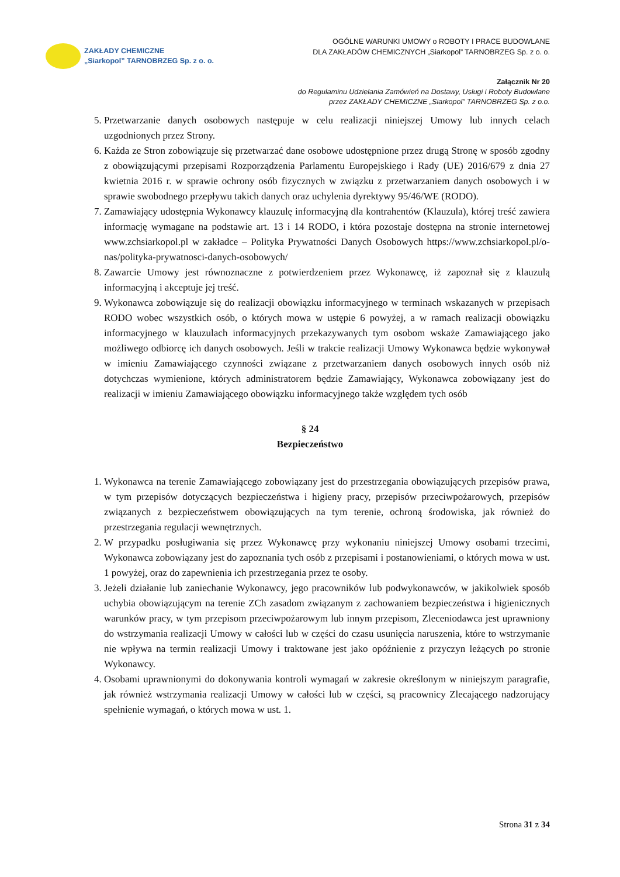ZAKŁADY CHEMICZNE
„Siarkopol” TARNOBRZEG Sp. z o. o.
OGÓLNE WARUNKI UMOWY o ROBOTY I PRACE BUDOWLANE
DLA ZAKŁADÓW CHEMICZNYCH „Siarkopol” TARNOBRZEG Sp. z o. o.
Załącznik Nr 20
do Regulaminu Udzielania Zamówień na Dostawy, Usługi i Roboty Budowlane
przez ZAKŁADY CHEMICZNE „Siarkopol” TARNOBRZEG Sp. z o.o.
5. Przetwarzanie danych osobowych następuje w celu realizacji niniejszej Umowy lub innych celach uzgodnionych przez Strony.
6. Każda ze Stron zobowiązuje się przetwarzać dane osobowe udostępnione przez drugą Stronę w sposób zgodny z obowiązującymi przepisami Rozporządzenia Parlamentu Europejskiego i Rady (UE) 2016/679 z dnia 27 kwietnia 2016 r. w sprawie ochrony osób fizycznych w związku z przetwarzaniem danych osobowych i w sprawie swobodnego przepływu takich danych oraz uchylenia dyrektywy 95/46/WE (RODO).
7. Zamawiający udostępnia Wykonawcy klauzulę informacyjną dla kontrahentów (Klauzula), której treść zawiera informację wymagane na podstawie art. 13 i 14 RODO, i która pozostaje dostępna na stronie internetowej www.zchsiarkopol.pl w zakładce – Polityka Prywatności Danych Osobowych https://www.zchsiarkopol.pl/o-nas/polityka-prywatnosci-danych-osobowych/
8. Zawarcie Umowy jest równoznaczne z potwierdzeniem przez Wykonawcę, iż zapoznał się z klauzulą informacyjną i akceptuje jej treść.
9. Wykonawca zobowiązuje się do realizacji obowiązku informacyjnego w terminach wskazanych w przepisach RODO wobec wszystkich osób, o których mowa w ustępie 6 powyżej, a w ramach realizacji obowiązku informacyjnego w klauzulach informacyjnych przekazywanych tym osobom wskaże Zamawiającego jako możliwego odbiorcę ich danych osobowych. Jeśli w trakcie realizacji Umowy Wykonawca będzie wykonywał w imieniu Zamawiającego czynności związane z przetwarzaniem danych osobowych innych osób niż dotychczas wymienione, których administratorem będzie Zamawiający, Wykonawca zobowiązany jest do realizacji w imieniu Zamawiającego obowiązku informacyjnego także względem tych osób
§ 24
Bezpieczeństwo
1. Wykonawca na terenie Zamawiającego zobowiązany jest do przestrzegania obowiązujących przepisów prawa, w tym przepisów dotyczących bezpieczeństwa i higieny pracy, przepisów przeciwpożarowych, przepisów związanych z bezpieczeństwem obowiązujących na tym terenie, ochroną środowiska, jak również do przestrzegania regulacji wewnętrznych.
2. W przypadku posługiwania się przez Wykonawcę przy wykonaniu niniejszej Umowy osobami trzecimi, Wykonawca zobowiązany jest do zapoznania tych osób z przepisami i postanowieniami, o których mowa w ust. 1 powyżej, oraz do zapewnienia ich przestrzegania przez te osoby.
3. Jeżeli działanie lub zaniechanie Wykonawcy, jego pracowników lub podwykonawców, w jakikolwiek sposób uchybia obowiązującym na terenie ZCh zasadom związanym z zachowaniem bezpieczeństwa i higienicznych warunków pracy, w tym przepisom przeciwpożarowym lub innym przepisom, Zleceniodawca jest uprawniony do wstrzymania realizacji Umowy w całości lub w części do czasu usunięcia naruszenia, które to wstrzymanie nie wpływa na termin realizacji Umowy i traktowane jest jako opóźnienie z przyczyn leżących po stronie Wykonawcy.
4. Osobami uprawnionymi do dokonywania kontroli wymagań w zakresie określonym w niniejszym paragrafie, jak również wstrzymania realizacji Umowy w całości lub w części, są pracownicy Zlecającego nadzorujący spełnienie wymagań, o których mowa w ust. 1.
Strona 31 z 34